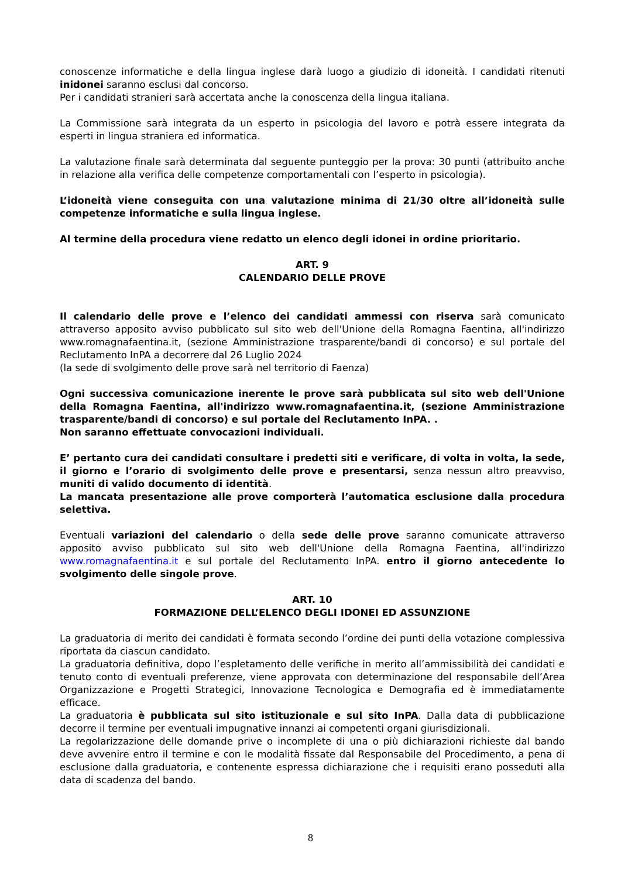conoscenze informatiche e della lingua inglese darà luogo a giudizio di idoneità. I candidati ritenuti inidonei saranno esclusi dal concorso.
Per i candidati stranieri sarà accertata anche la conoscenza della lingua italiana.
La Commissione sarà integrata da un esperto in psicologia del lavoro e potrà essere integrata da esperti in lingua straniera ed informatica.
La valutazione finale sarà determinata dal seguente punteggio per la prova: 30 punti (attribuito anche in relazione alla verifica delle competenze comportamentali con l’esperto in psicologia).
L’idoneità viene conseguita con una valutazione minima di 21/30 oltre all’idoneità sulle competenze informatiche e sulla lingua inglese.
Al termine della procedura viene redatto un elenco degli idonei in ordine prioritario.
ART. 9
CALENDARIO DELLE PROVE
Il calendario delle prove e l’elenco dei candidati ammessi con riserva sarà comunicato attraverso apposito avviso pubblicato sul sito web dell'Unione della Romagna Faentina, all'indirizzo www.romagnafaentina.it, (sezione Amministrazione trasparente/bandi di concorso) e sul portale del Reclutamento InPA a decorrere dal 26 Luglio 2024
(la sede di svolgimento delle prove sarà nel territorio di Faenza)
Ogni successiva comunicazione inerente le prove sarà pubblicata sul sito web dell'Unione della Romagna Faentina, all'indirizzo www.romagnafaentina.it, (sezione Amministrazione trasparente/bandi di concorso) e sul portale del Reclutamento InPA. .
Non saranno effettuate convocazioni individuali.
E’ pertanto cura dei candidati consultare i predetti siti e verificare, di volta in volta, la sede, il giorno e l’orario di svolgimento delle prove e presentarsi, senza nessun altro preavviso, muniti di valido documento di identità.
La mancata presentazione alle prove comporterà l’automatica esclusione dalla procedura selettiva.
Eventuali variazioni del calendario o della sede delle prove saranno comunicate attraverso apposito avviso pubblicato sul sito web dell'Unione della Romagna Faentina, all'indirizzo www.romagnafaentina.it e sul portale del Reclutamento InPA. entro il giorno antecedente lo svolgimento delle singole prove.
ART. 10
FORMAZIONE DELL’ELENCO DEGLI IDONEI ED ASSUNZIONE
La graduatoria di merito dei candidati è formata secondo l’ordine dei punti della votazione complessiva riportata da ciascun candidato.
La graduatoria definitiva, dopo l’espletamento delle verifiche in merito all’ammissibilità dei candidati e tenuto conto di eventuali preferenze, viene approvata con determinazione del responsabile dell’Area Organizzazione e Progetti Strategici, Innovazione Tecnologica e Demografia ed è immediatamente efficace.
La graduatoria è pubblicata sul sito istituzionale e sul sito InPA. Dalla data di pubblicazione decorre il termine per eventuali impugnative innanzi ai competenti organi giurisdizionali.
La regolarizzazione delle domande prive o incomplete di una o più dichiarazioni richieste dal bando deve avvenire entro il termine e con le modalità fissate dal Responsabile del Procedimento, a pena di esclusione dalla graduatoria, e contenente espressa dichiarazione che i requisiti erano posseduti alla data di scadenza del bando.
8